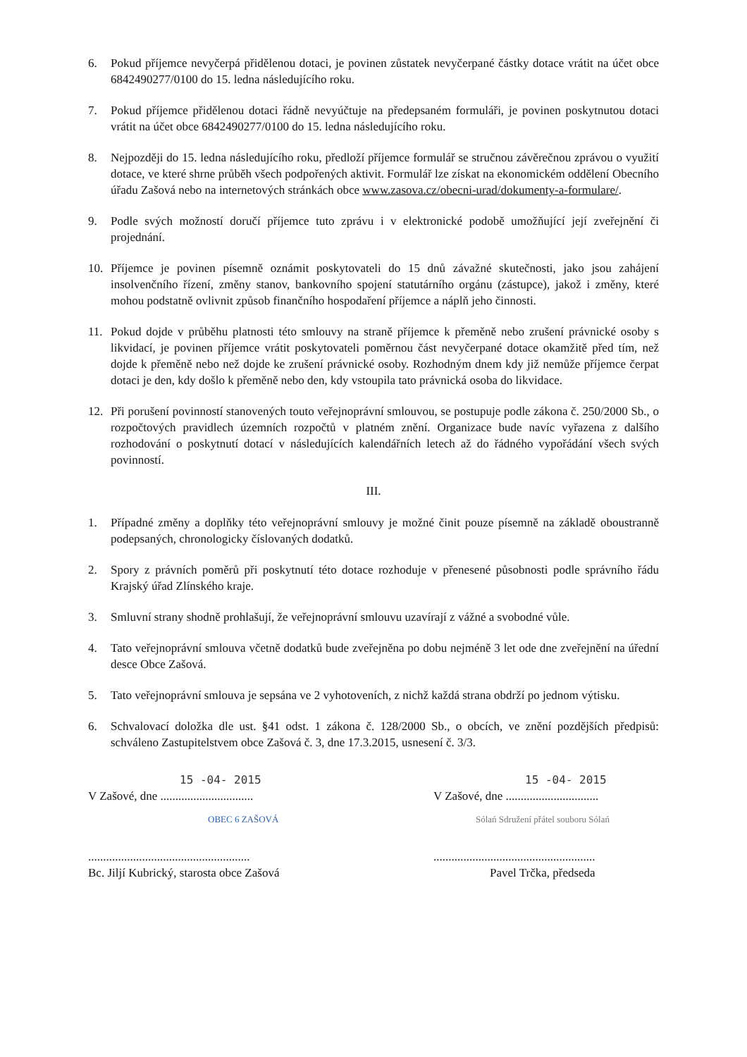6. Pokud příjemce nevyčerpá přidělenou dotaci, je povinen zůstatek nevyčerpané částky dotace vrátit na účet obce 6842490277/0100 do 15. ledna následujícího roku.
7. Pokud příjemce přidělenou dotaci řádně nevyúčtuje na předepsaném formuláři, je povinen poskytnutou dotaci vrátit na účet obce 6842490277/0100 do 15. ledna následujícího roku.
8. Nejpozději do 15. ledna následujícího roku, předloží příjemce formulář se stručnou závěrečnou zprávou o využití dotace, ve které shrne průběh všech podpořených aktivit. Formulář lze získat na ekonomickém oddělení Obecního úřadu Zašová nebo na internetových stránkách obce www.zasova.cz/obecni-urad/dokumenty-a-formulare/.
9. Podle svých možností doručí příjemce tuto zprávu i v elektronické podobě umožňující její zveřejnění či projednání.
10. Příjemce je povinen písemně oznámit poskytovateli do 15 dnů závažné skutečnosti, jako jsou zahájení insolvenčního řízení, změny stanov, bankovního spojení statutárního orgánu (zástupce), jakož i změny, které mohou podstatně ovlivnit způsob finančního hospodaření příjemce a náplň jeho činnosti.
11. Pokud dojde v průběhu platnosti této smlouvy na straně příjemce k přeměně nebo zrušení právnické osoby s likvidací, je povinen příjemce vrátit poskytovateli poměrnou část nevyčerpané dotace okamžitě před tím, než dojde k přeměně nebo než dojde ke zrušení právnické osoby. Rozhodným dnem kdy již nemůže příjemce čerpat dotaci je den, kdy došlo k přeměně nebo den, kdy vstoupila tato právnická osoba do likvidace.
12. Při porušení povinností stanovených touto veřejnoprávní smlouvou, se postupuje podle zákona č. 250/2000 Sb., o rozpočtových pravidlech územních rozpočtů v platném znění. Organizace bude navíc vyřazena z dalšího rozhodování o poskytnutí dotací v následujících kalendářních letech až do řádného vypořádání všech svých povinností.
III.
1. Případné změny a doplňky této veřejnoprávní smlouvy je možné činit pouze písemně na základě oboustranně podepsaných, chronologicky číslovaných dodatků.
2. Spory z právních poměrů při poskytnutí této dotace rozhoduje v přenesené působnosti podle správního řádu Krajský úřad Zlínského kraje.
3. Smluvní strany shodně prohlašují, že veřejnoprávní smlouvu uzavírají z vážné a svobodné vůle.
4. Tato veřejnoprávní smlouva včetně dodatků bude zveřejněna po dobu nejméně 3 let ode dne zveřejnění na úřední desce Obce Zašová.
5. Tato veřejnoprávní smlouva je sepsána ve 2 vyhotoveních, z nichž každá strana obdrží po jednom výtisku.
6. Schvalovací doložka dle ust. §41 odst. 1 zákona č. 128/2000 Sb., o obcích, ve znění pozdějších předpisů: schváleno Zastupitelstvem obce Zašová č. 3, dne 17.3.2015, usnesení č. 3/3.
15 -04- 2015
V Zašové, dne ...............................
OBEC 6 ZAŠOVÁ
......................................................
Bc. Jiljí Kubrický, starosta obce Zašová
15 -04- 2015
V Zašové, dne ...............................
Sólań Sdružení přátel souboru Sólań
......................................................
Pavel Trčka, předseda